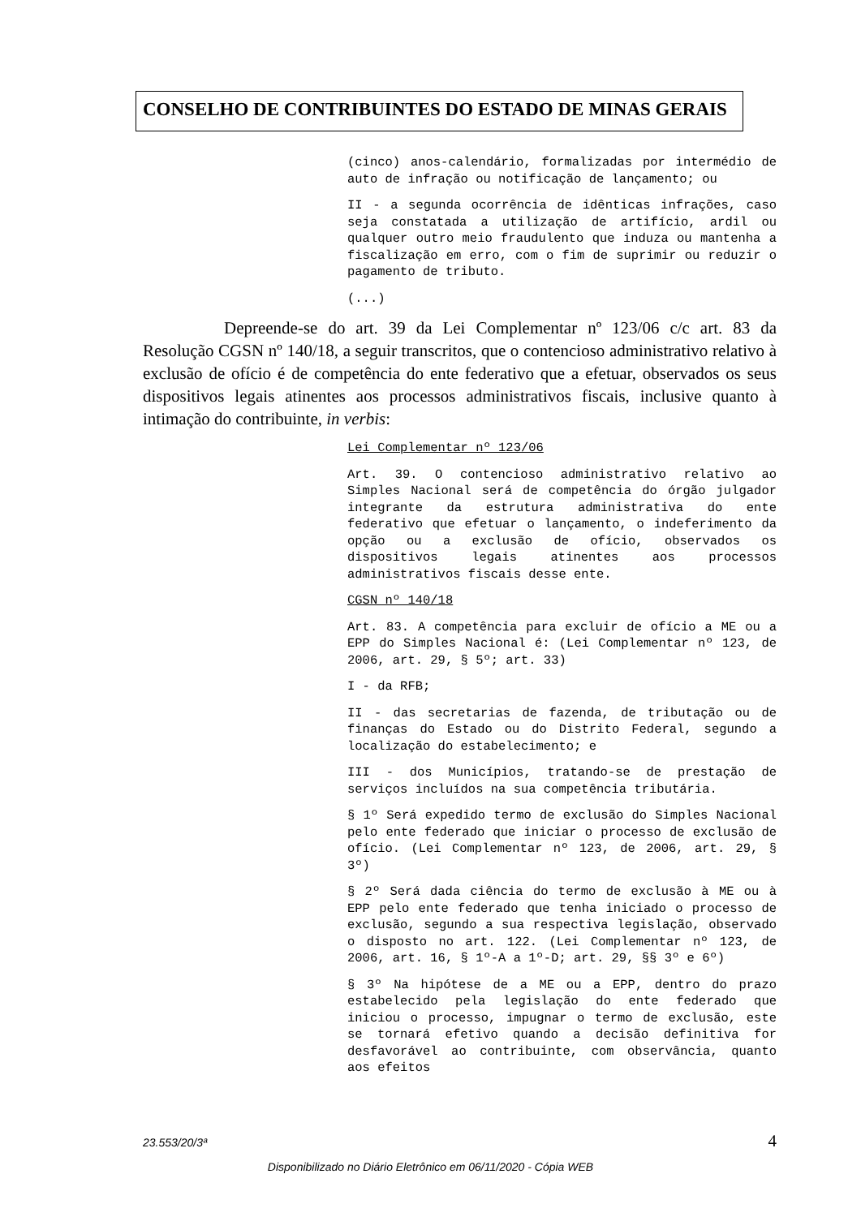CONSELHO DE CONTRIBUINTES DO ESTADO DE MINAS GERAIS
(cinco) anos-calendário, formalizadas por intermédio de auto de infração ou notificação de lançamento; ou
II - a segunda ocorrência de idênticas infrações, caso seja constatada a utilização de artifício, ardil ou qualquer outro meio fraudulento que induza ou mantenha a fiscalização em erro, com o fim de suprimir ou reduzir o pagamento de tributo.
(...)
Depreende-se do art. 39 da Lei Complementar nº 123/06 c/c art. 83 da Resolução CGSN nº 140/18, a seguir transcritos, que o contencioso administrativo relativo à exclusão de ofício é de competência do ente federativo que a efetuar, observados os seus dispositivos legais atinentes aos processos administrativos fiscais, inclusive quanto à intimação do contribuinte, in verbis:
Lei Complementar nº 123/06
Art. 39. O contencioso administrativo relativo ao Simples Nacional será de competência do órgão julgador integrante da estrutura administrativa do ente federativo que efetuar o lançamento, o indeferimento da opção ou a exclusão de ofício, observados os dispositivos legais atinentes aos processos administrativos fiscais desse ente.
CGSN nº 140/18
Art. 83. A competência para excluir de ofício a ME ou a EPP do Simples Nacional é: (Lei Complementar nº 123, de 2006, art. 29, § 5º; art. 33)
I - da RFB;
II - das secretarias de fazenda, de tributação ou de finanças do Estado ou do Distrito Federal, segundo a localização do estabelecimento; e
III - dos Municípios, tratando-se de prestação de serviços incluídos na sua competência tributária.
§ 1º Será expedido termo de exclusão do Simples Nacional pelo ente federado que iniciar o processo de exclusão de ofício. (Lei Complementar nº 123, de 2006, art. 29, § 3º)
§ 2º Será dada ciência do termo de exclusão à ME ou à EPP pelo ente federado que tenha iniciado o processo de exclusão, segundo a sua respectiva legislação, observado o disposto no art. 122. (Lei Complementar nº 123, de 2006, art. 16, § 1º-A a 1º-D; art. 29, §§ 3º e 6º)
§ 3º Na hipótese de a ME ou a EPP, dentro do prazo estabelecido pela legislação do ente federado que iniciou o processo, impugnar o termo de exclusão, este se tornará efetivo quando a decisão definitiva for desfavorável ao contribuinte, com observância, quanto aos efeitos
23.553/20/3ª 4
Disponibilizado no Diário Eletrônico em 06/11/2020 - Cópia WEB